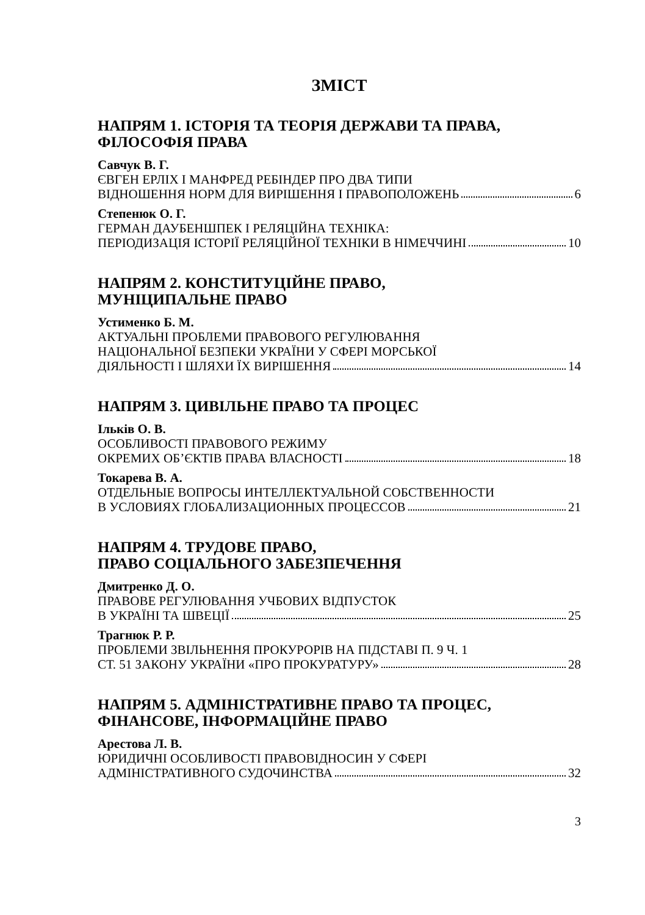ЗМІСТ
НАПРЯМ 1. ІСТОРІЯ ТА ТЕОРІЯ ДЕРЖАВИ ТА ПРАВА, ФІЛОСОФІЯ ПРАВА
Савчук В. Г.
ЄВГЕН ЕРЛІХ І МАНФРЕД РЕБІНДЕР ПРО ДВА ТИПИ
ВІДНОШЕННЯ НОРМ ДЛЯ ВИРІШЕННЯ І ПРАВОПОЛОЖЕНЬ 6
Степенюк О. Г.
ГЕРМАН ДАУБЕНШПЕК І РЕЛЯЦІЙНА ТЕХНІКА:
ПЕРІОДИЗАЦІЯ ІСТОРІЇ РЕЛЯЦІЙНОЇ ТЕХНІКИ В НІМЕЧЧИНІ 10
НАПРЯМ 2. КОНСТИТУЦІЙНЕ ПРАВО,
МУНІЦИПАЛЬНЕ ПРАВО
Устименко Б. М.
АКТУАЛЬНІ ПРОБЛЕМИ ПРАВОВОГО РЕГУЛЮВАННЯ
НАЦІОНАЛЬНОЇ БЕЗПЕКИ УКРАЇНИ У СФЕРІ МОРСЬКОЇ
ДІЯЛЬНОСТІ І ШЛЯХИ ЇХ ВИРІШЕННЯ 14
НАПРЯМ 3. ЦИВІЛЬНЕ ПРАВО ТА ПРОЦЕС
Ільків О. В.
ОСОБЛИВОСТІ ПРАВОВОГО РЕЖИМУ
ОКРЕМИХ ОБ’ЄКТІВ ПРАВА ВЛАСНОСТІ 18
Токарева В. А.
ОТДЕЛЬНЫЕ ВОПРОСЫ ИНТЕЛЛЕКТУАЛЬНОЙ СОБСТВЕННОСТИ
В УСЛОВИЯХ ГЛОБАЛИЗАЦИОННЫХ ПРОЦЕССОВ 21
НАПРЯМ 4. ТРУДОВЕ ПРАВО,
ПРАВО СОЦІАЛЬНОГО ЗАБЕЗПЕЧЕННЯ
Дмитренко Д. О.
ПРАВОВЕ РЕГУЛЮВАННЯ УЧБОВИХ ВІДПУСТОК
В УКРАЇНІ ТА ШВЕЦІЇ 25
Трагнюк Р. Р.
ПРОБЛЕМИ ЗВІЛЬНЕННЯ ПРОКУРОРІВ НА ПІДСТАВІ П. 9 Ч. 1
СТ. 51 ЗАКОНУ УКРАЇНИ «ПРО ПРОКУРАТУРУ» 28
НАПРЯМ 5. АДМІНІСТРАТИВНЕ ПРАВО ТА ПРОЦЕС, ФІНАНСОВЕ, ІНФОРМАЦІЙНЕ ПРАВО
Арестова Л. В.
ЮРИДИЧНІ ОСОБЛИВОСТІ ПРАВОВІДНОСИН У СФЕРІ
АДМІНІСТРАТИВНОГО СУДОЧИНСТВА 32
3